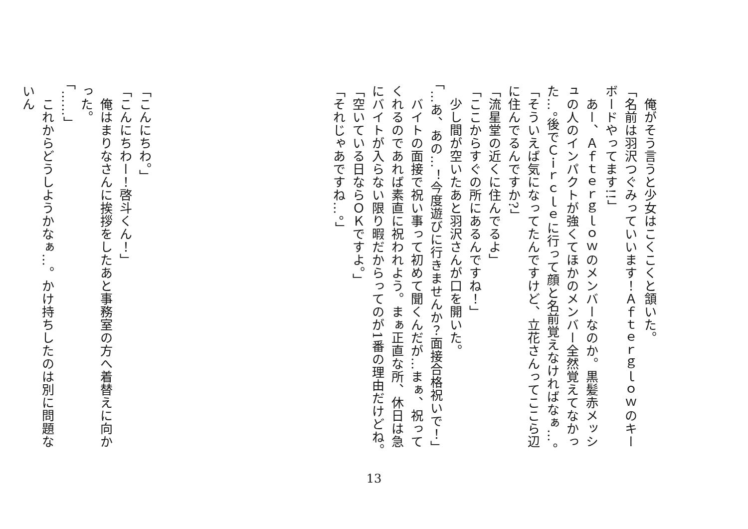俺がそう言うと少女はこくこくと頷いた。
「名前は羽沢つぐみっていいます！Ａｆｔｅｒｇｌｏｗのキーボードやってます!!」
　あー、Ａｆｔｅｒｇｌｏｗのメンバーなのか。黒髪赤メッシュの人のインパクトが強くてほかのメンバー全然覚えてなかった…。後でＣｉｒｃｌｅに行って顔と名前覚えなければなぁ…。
「そういえば気になってたんですけど、立花さんってここら辺に住んでるんですか?」
「流星堂の近くに住んでるよ」
「ここからすぐの所にあるんですね！」
　少し間が空いたあと羽沢さんが口を開いた。
「…あ、あの…！今度遊びに行きませんか？面接合格祝いで！」
　バイトの面接で祝い事って初めて聞くんだが…まぁ、祝ってくれるのであれば素直に祝われよう。まぁ正直な所、休日は急にバイトが入らない限り暇だからってのが1番の理由だけどね。
「空いている日ならＯＫですよ。」
「それじゃあですね…。」
「こんにちわ。」
「こんにちわー！啓斗くん！」
　俺はまりなさんに挨拶をしたあと事務室の方へ着替えに向かった。
「……」
　これからどうしようかなぁ…。かけ持ちしたのは別に問題ないん
13